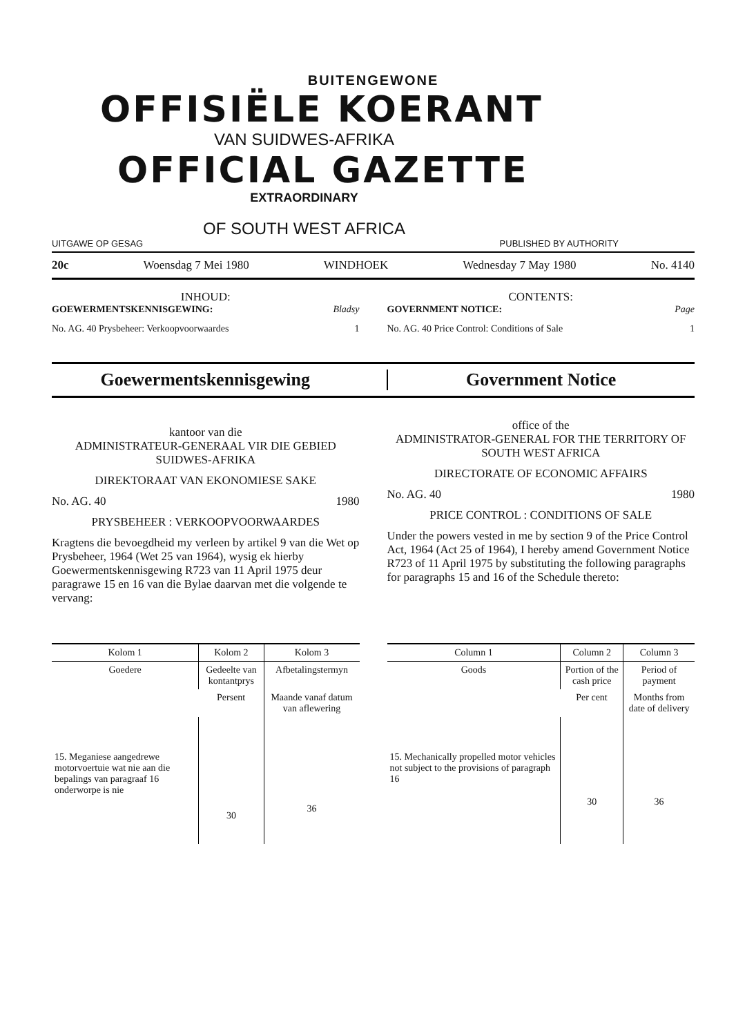BUITENGEWONE
OFFISIËLE KOERANT
VAN SUIDWES-AFRIKA
OFFICIAL GAZETTE
EXTRAORDINARY
OF SOUTH WEST AFRICA
UITGAWE OP GESAG PUBLISHED BY AUTHORITY
20c Woensdag 7 Mei 1980 WINDHOEK Wednesday 7 May 1980 No. 4140
INHOUD:
GOEWERMENTSKENNISGEWING: Bladsy
No. AG. 40 Prysbeheer: Verkoopvoorwaardes 1
CONTENTS:
GOVERNMENT NOTICE: Page
No. AG. 40 Price Control: Conditions of Sale 1
Goewermentskennisgewing Government Notice
kantoor van die
ADMINISTRATEUR-GENERAAL VIR DIE GEBIED SUIDWES-AFRIKA
DIREKTORAAT VAN EKONOMIESE SAKE
No. AG. 40 1980
PRYSBEHEER : VERKOOPVOORWAARDES
Kragtens die bevoegdheid my verleen by artikel 9 van die Wet op Prysbeheer, 1964 (Wet 25 van 1964), wysig ek hierby Goewermentskennisgewing R723 van 11 April 1975 deur paragrawe 15 en 16 van die Bylae daarvan met die volgende te vervang:
office of the
ADMINISTRATOR-GENERAL FOR THE TERRITORY OF SOUTH WEST AFRICA
DIRECTORATE OF ECONOMIC AFFAIRS
No. AG. 40 1980
PRICE CONTROL : CONDITIONS OF SALE
Under the powers vested in me by section 9 of the Price Control Act, 1964 (Act 25 of 1964), I hereby amend Government Notice R723 of 11 April 1975 by substituting the following paragraphs for paragraphs 15 and 16 of the Schedule thereto:
| Kolom 1 | Kolom 2 | Kolom 3 |
| --- | --- | --- |
| Goedere | Gedeelte van kontantprys | Afbetalingstermyn |
| | Persent | Maande vanaf datum van aflewering |
| 15. Meganiese aangedrewe motorvoertuie wat nie aan die bepalings van paragraaf 16 onderworpe is nie | 30 | 36 |
| Column 1 | Column 2 | Column 3 |
| --- | --- | --- |
| Goods | Portion of the cash price | Period of payment |
| | Per cent | Months from date of delivery |
| 15. Mechanically propelled motor vehicles not subject to the provisions of paragraph 16 | 30 | 36 |